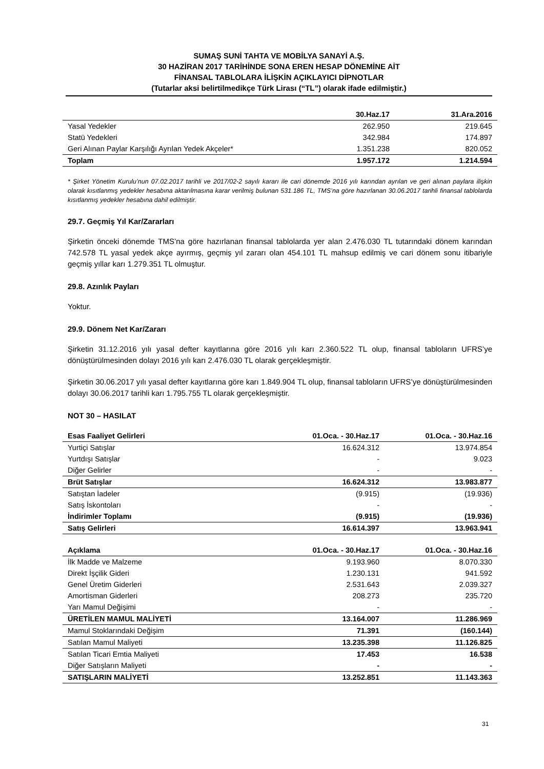SUMAŞ SUNİ TAHTA VE MOBİLYA SANAYİ A.Ş.
30 HAZİRAN 2017 TARİHİNDE SONA EREN HESAP DÖNEMİNE AİT
FİNANSAL TABLOLARA İLİŞKİN AÇIKLAYICI DİPNOTLAR
(Tutarlar aksi belirtilmedikçe Türk Lirası (“TL”) olarak ifade edilmiştir.)
| | 30.Haz.17 | 31.Ara.2016 |
| --- | --- | --- |
| Yasal Yedekler | 262.950 | 219.645 |
| Statü Yedekleri | 342.984 | 174.897 |
| Geri Alınan Paylar Karşılığı Ayrılan Yedek Akçeler* | 1.351.238 | 820.052 |
| Toplam | 1.957.172 | 1.214.594 |
* Şirket Yönetim Kurulu’nun 07.02.2017 tarihli ve 2017/02-2 sayılı kararı ile cari dönemde 2016 yılı karından ayrılan ve geri alınan paylara ilişkin olarak kısıtlanmış yedekler hesabına aktarılmasına karar verilmiş bulunan 531.186 TL, TMS’na göre hazırlanan 30.06.2017 tarihli finansal tablolarda kısıtlanmış yedekler hesabına dahil edilmiştir.
29.7. Geçmiş Yıl Kar/Zararları
Şirketin önceki dönemde TMS’na göre hazırlanan finansal tablolarda yer alan 2.476.030 TL tutarındaki dönem karından 742.578 TL yasal yedek akçe ayırmış, geçmiş yıl zararı olan 454.101 TL mahsup edilmiş ve cari dönem sonu itibariyle geçmiş yıllar karı 1.279.351 TL olmuştur.
29.8. Azınlık Payları
Yoktur.
29.9. Dönem Net Kar/Zararı
Şirketin 31.12.2016 yılı yasal defter kayıtlarına göre 2016 yılı karı 2.360.522 TL olup, finansal tabloların UFRS’ye dönüştürülmesinden dolayı 2016 yılı karı 2.476.030 TL olarak gerçekleşmiştir.
Şirketin 30.06.2017 yılı yasal defter kayıtlarına göre karı 1.849.904 TL olup, finansal tabloların UFRS’ye dönüştürülmesinden dolayı 30.06.2017 tarihli karı 1.795.755 TL olarak gerçekleşmiştir.
NOT 30 – HASILAT
| Esas Faaliyet Gelirleri | 01.Oca. - 30.Haz.17 | 01.Oca. - 30.Haz.16 |
| --- | --- | --- |
| Yurtiçi Satışlar | 16.624.312 | 13.974.854 |
| Yurtdışı Satışlar | - | 9.023 |
| Diğer Gelirler | - | - |
| Brüt Satışlar | 16.624.312 | 13.983.877 |
| Satıştan İadeler | (9.915) | (19.936) |
| Satış İskontoları | - | - |
| İndirimler Toplamı | (9.915) | (19.936) |
| Satış Gelirleri | 16.614.397 | 13.963.941 |
| Açıklama | 01.Oca. - 30.Haz.17 | 01.Oca. - 30.Haz.16 |
| --- | --- | --- |
| İlk Madde ve Malzeme | 9.193.960 | 8.070.330 |
| Direkt İşçilik Gideri | 1.230.131 | 941.592 |
| Genel Üretim Giderleri | 2.531.643 | 2.039.327 |
| Amortisman Giderleri | 208.273 | 235.720 |
| Yarı Mamul Değişimi | - | - |
| ÜRETİLEN MAMUL MALİYETİ | 13.164.007 | 11.286.969 |
| Mamul Stoklarındaki Değişim | 71.391 | (160.144) |
| Satılan Mamul Maliyeti | 13.235.398 | 11.126.825 |
| Satılan Ticari Emtia Maliyeti | 17.453 | 16.538 |
| Diğer Satışların Maliyeti | - | - |
| SATIŞLARIN MALİYETİ | 13.252.851 | 11.143.363 |
31